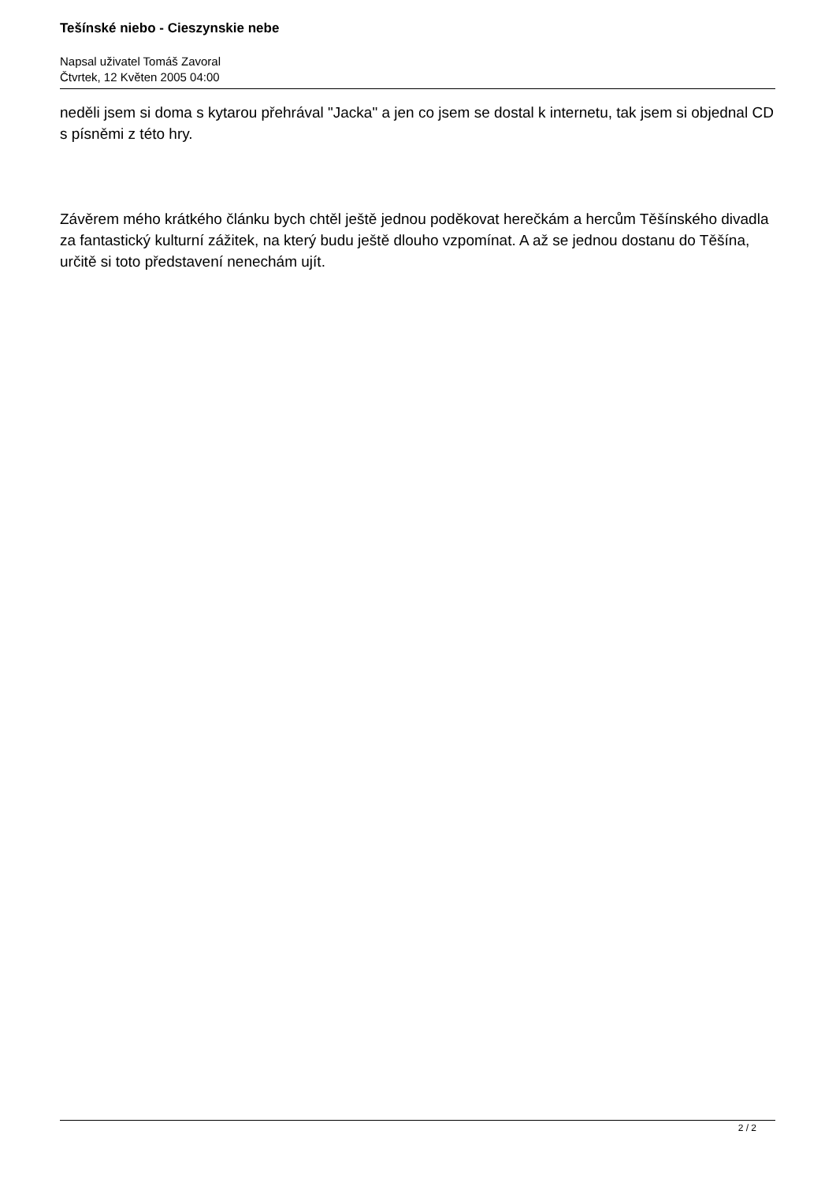Tešínské niebo - Cieszynskie nebe
Napsal uživatel Tomáš Zavoral
Čtvrtek, 12 Květen 2005 04:00
neděli jsem si doma s kytarou přehrával "Jacka" a jen co jsem se dostal k internetu, tak jsem si objednal CD s písněmi z této hry.
Závěrem mého krátkého článku bych chtěl ještě jednou poděkovat herečkám a hercům Těšínského divadla za fantastický kulturní zážitek, na který budu ještě dlouho vzpomínat. A až se jednou dostanu do Těšína, určitě si toto představení nenechám ujít.
2 / 2